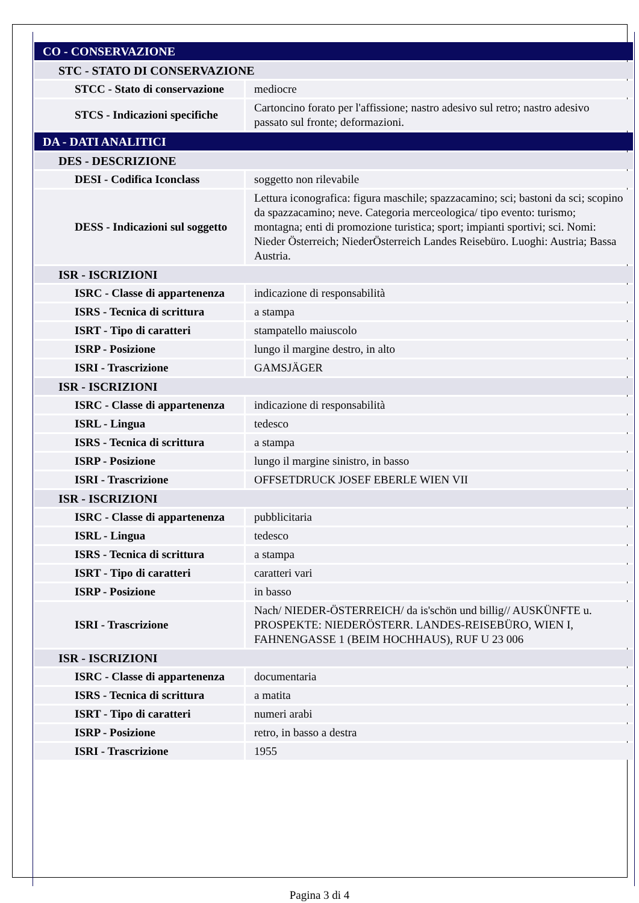| CO - CONSERVAZIONE | |
| STC - STATO DI CONSERVAZIONE | |
| STCC - Stato di conservazione | mediocre |
| STCS - Indicazioni specifiche | Cartoncino forato per l'affissione; nastro adesivo sul retro; nastro adesivo passato sul fronte; deformazioni. |
| DA - DATI ANALITICI | |
| DES - DESCRIZIONE | |
| DESI - Codifica Iconclass | soggetto non rilevabile |
| DESS - Indicazioni sul soggetto | Lettura iconografica: figura maschile; spazzacamino; sci; bastoni da sci; scopino da spazzacamino; neve. Categoria merceologica/ tipo evento: turismo; montagna; enti di promozione turistica; sport; impianti sportivi; sci. Nomi: Nieder Österreich; NiederÖsterreich Landes Reisebüro. Luoghi: Austria; Bassa Austria. |
| ISR - ISCRIZIONI | |
| ISRC - Classe di appartenenza | indicazione di responsabilità |
| ISRS - Tecnica di scrittura | a stampa |
| ISRT - Tipo di caratteri | stampatello maiuscolo |
| ISRP - Posizione | lungo il margine destro, in alto |
| ISRI - Trascrizione | GAMSJÄGER |
| ISR - ISCRIZIONI | |
| ISRC - Classe di appartenenza | indicazione di responsabilità |
| ISRL - Lingua | tedesco |
| ISRS - Tecnica di scrittura | a stampa |
| ISRP - Posizione | lungo il margine sinistro, in basso |
| ISRI - Trascrizione | OFFSETDRUCK JOSEF EBERLE WIEN VII |
| ISR - ISCRIZIONI | |
| ISRC - Classe di appartenenza | pubblicitaria |
| ISRL - Lingua | tedesco |
| ISRS - Tecnica di scrittura | a stampa |
| ISRT - Tipo di caratteri | caratteri vari |
| ISRP - Posizione | in basso |
| ISRI - Trascrizione | Nach/ NIEDER-ÖSTERREICH/ da is'schön und billig// AUSKÜNFTE u. PROSPEKTE: NIEDERÖSTERR. LANDES-REISEBÜRO, WIEN I, FAHNENGASSE 1 (BEIM HOCHHAUS), RUF U 23 006 |
| ISR - ISCRIZIONI | |
| ISRC - Classe di appartenenza | documentaria |
| ISRS - Tecnica di scrittura | a matita |
| ISRT - Tipo di caratteri | numeri arabi |
| ISRP - Posizione | retro, in basso a destra |
| ISRI - Trascrizione | 1955 |
Pagina 3 di 4